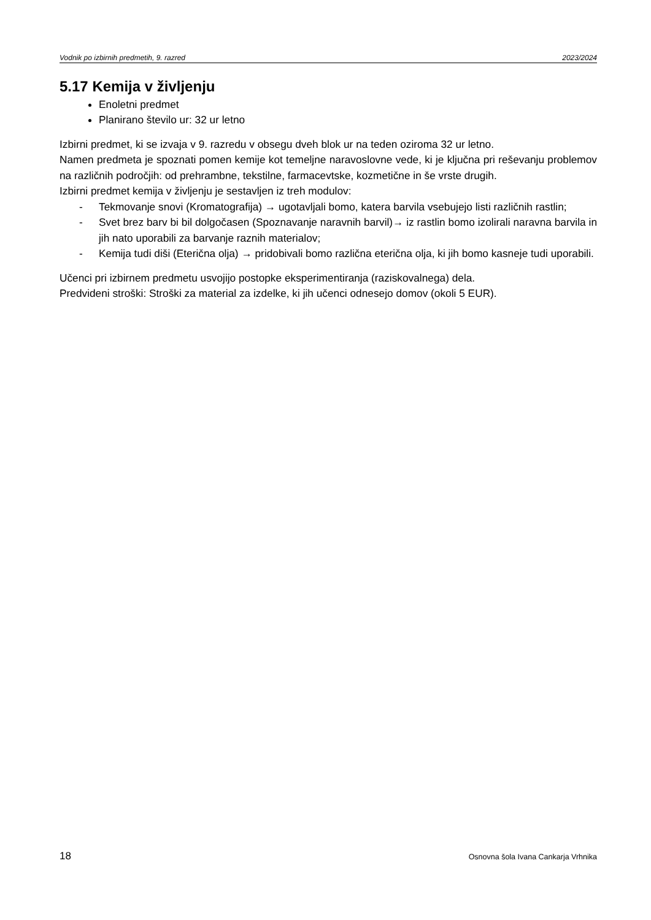Vodnik po izbirnih predmetih, 9. razred 2023/2024
5.17 Kemija v življenju
Enoletni predmet
Planirano število ur: 32 ur letno
Izbirni predmet, ki se izvaja v 9. razredu v obsegu dveh blok ur na teden oziroma 32 ur letno.
Namen predmeta je spoznati pomen kemije kot temeljne naravoslovne vede, ki je ključna pri reševanju problemov na različnih področjih: od prehrambne, tekstilne, farmacevtske, kozmetične in še vrste drugih.
Izbirni predmet kemija v življenju je sestavljen iz treh modulov:
- Tekmovanje snovi (Kromatografija) → ugotavljali bomo, katera barvila vsebujejo listi različnih rastlin;
- Svet brez barv bi bil dolgočasen (Spoznavanje naravnih barvil)→ iz rastlin bomo izolirali naravna barvila in jih nato uporabili za barvanje raznih materialov;
- Kemija tudi diši (Eterična olja) → pridobivali bomo različna eterična olja, ki jih bomo kasneje tudi uporabili.
Učenci pri izbirnem predmetu usvojijo postopke eksperimentiranja (raziskovalnega) dela.
Predvideni stroški: Stroški za material za izdelke, ki jih učenci odnesejo domov (okoli 5 EUR).
18 Osnovna šola Ivana Cankarja Vrhnika